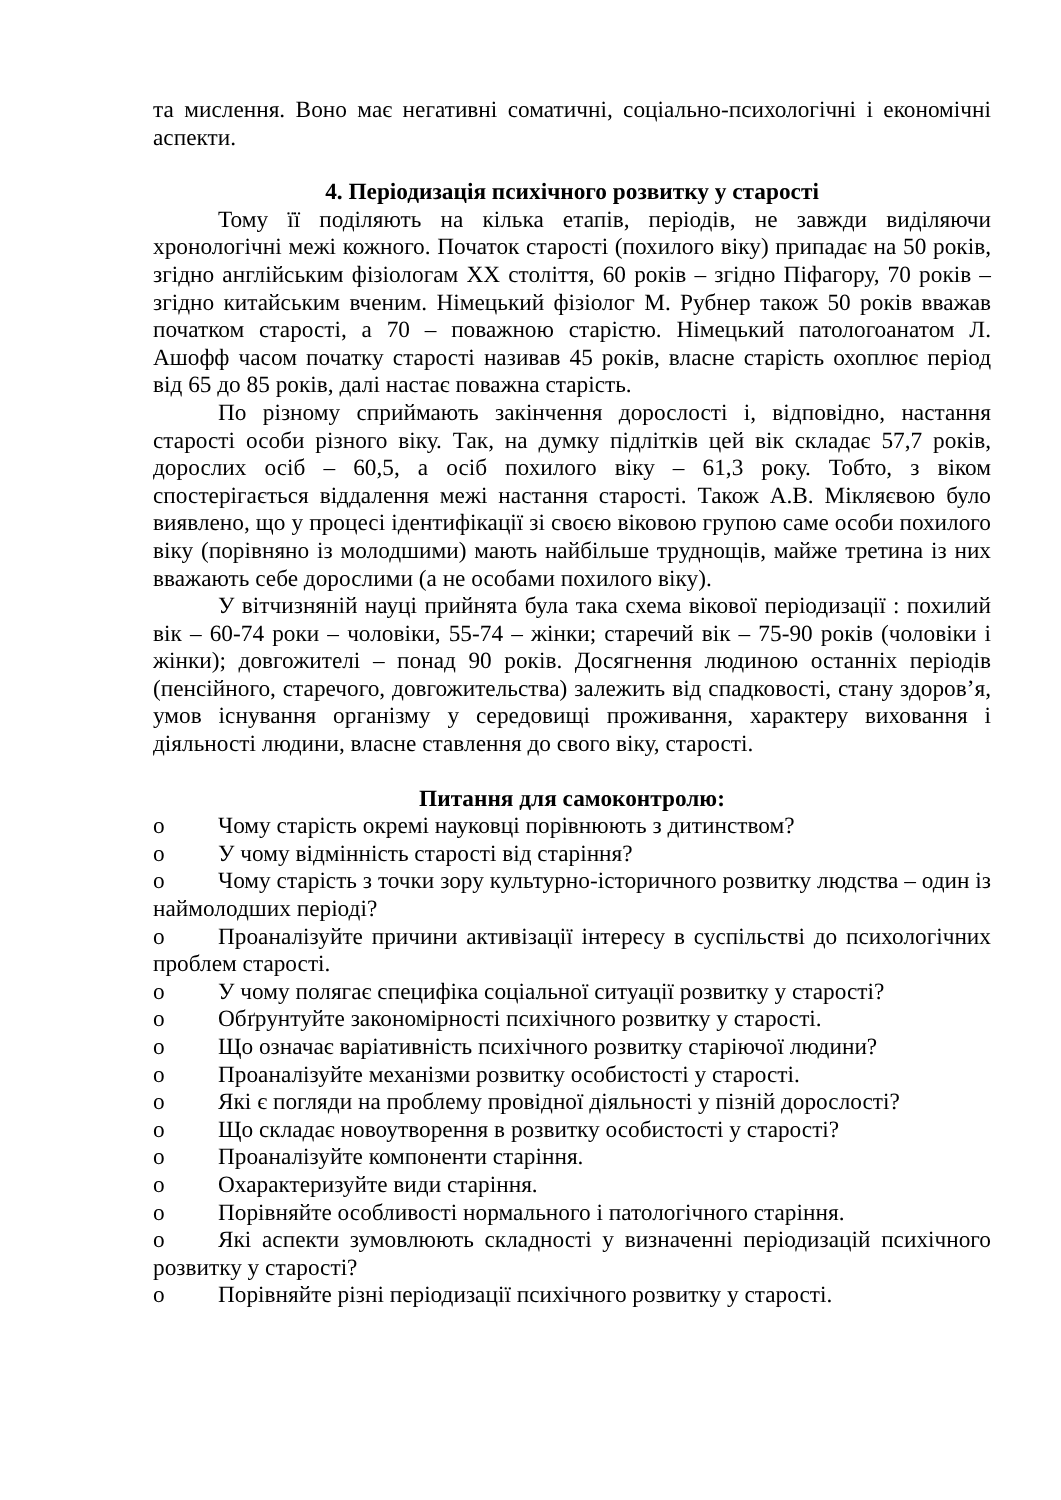та мислення. Воно має негативні соматичні, соціально-психологічні і економічні аспекти.
4. Періодизація психічного розвитку у старості
Тому її поділяють на кілька етапів, періодів, не завжди виділяючи хронологічні межі кожного. Початок старості (похилого віку) припадає на 50 років, згідно англійським фізіологам XX століття, 60 років – згідно Піфагору, 70 років – згідно китайським вченим. Німецький фізіолог М. Рубнер також 50 років вважав початком старості, а 70 – поважною старістю. Німецький патологоанатом Л. Ашофф часом початку старості називав 45 років, власне старість охоплює період від 65 до 85 років, далі настає поважна старість.
По різному сприймають закінчення дорослості і, відповідно, настання старості особи різного віку. Так, на думку підлітків цей вік складає 57,7 років, дорослих осіб – 60,5, а осіб похилого віку – 61,3 року. Тобто, з віком спостерігається віддалення межі настання старості. Також А.В. Мікляєвою було виявлено, що у процесі ідентифікації зі своєю віковою групою саме особи похилого віку (порівняно із молодшими) мають найбільше труднощів, майже третина із них вважають себе дорослими (а не особами похилого віку).
У вітчизняній науці прийнята була така схема вікової періодизації : похилий вік – 60-74 роки – чоловіки, 55-74 – жінки; старечий вік – 75-90 років (чоловіки і жінки); довгожителі – понад 90 років. Досягнення людиною останніх періодів (пенсійного, старечого, довгожительства) залежить від спадковості, стану здоров’я, умов існування організму у середовищі проживання, характеру виховання і діяльності людини, власне ставлення до свого віку, старості.
Питання для самоконтролю:
o Чому старість окремі науковці порівнюють з дитинством?
o У чому відмінність старості від старіння?
o Чому старість з точки зору культурно-історичного розвитку людства – один із наймолодших періоді?
o Проаналізуйте причини активізації інтересу в суспільстві до психологічних проблем старості.
o У чому полягає специфіка соціальної ситуації розвитку у старості?
o Обґрунтуйте закономірності психічного розвитку у старості.
o Що означає варіативність психічного розвитку старіючої людини?
o Проаналізуйте механізми розвитку особистості у старості.
o Які є погляди на проблему провідної діяльності у пізній дорослості?
o Що складає новоутворення в розвитку особистості у старості?
o Проаналізуйте компоненти старіння.
o Охарактеризуйте види старіння.
o Порівняйте особливості нормального і патологічного старіння.
o Які аспекти зумовлюють складності у визначенні періодизацій психічного розвитку у старості?
o Порівняйте різні періодизації психічного розвитку у старості.